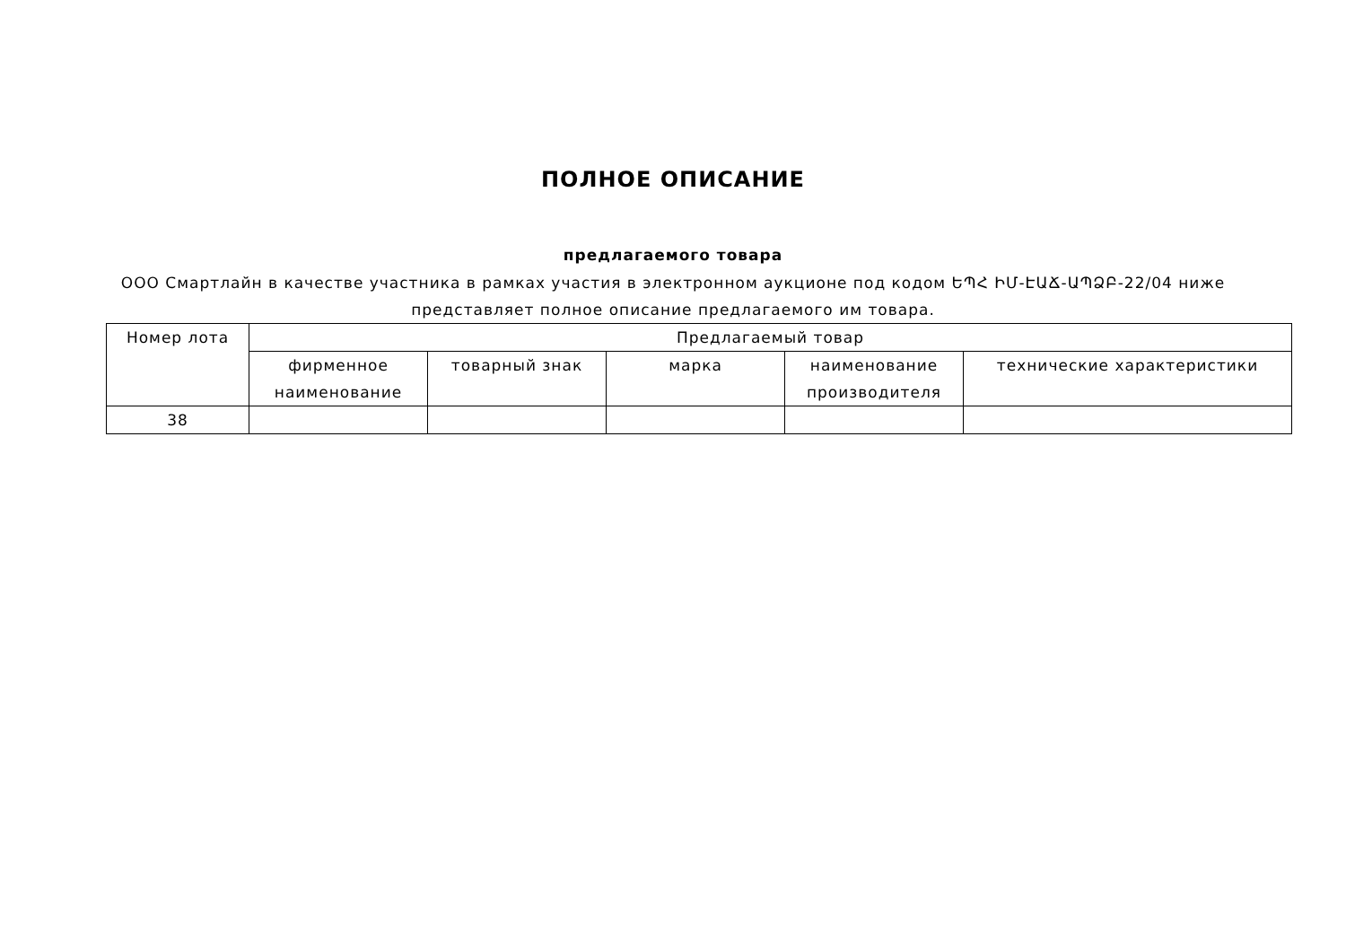ПОЛНОЕ ОПИСАНИЕ
предлагаемого товара
ООО Смартлайн в качестве участника в рамках участия в электронном аукционе под кодом ԵՊՀ ԻՄ-ԷԱՃ-ԱՊՁԲ-22/04 ниже представляет полное описание предлагаемого им товара.
| Номер лота | Предлагаемый товар | | | | |
| --- | --- | --- | --- | --- | --- |
| | фирменное наименование | товарный знак | марка | наименование производителя | технические характеристики |
| 38 | | | | | |